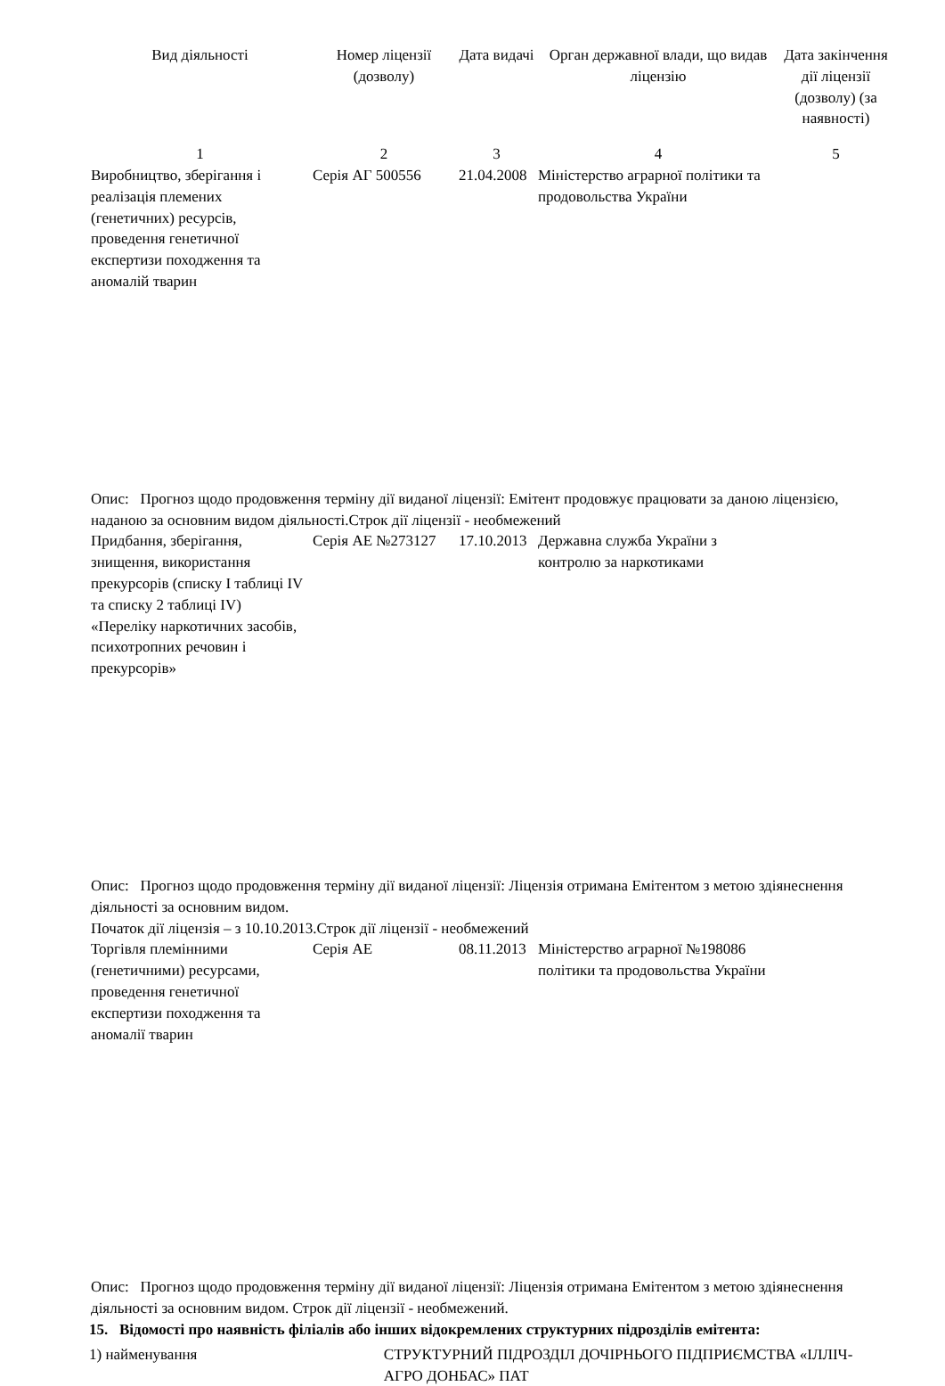| Вид діяльності | Номер ліцензії (дозволу) | Дата видачі | Орган державної влади, що видав ліцензію | Дата закінчення дії ліцензії (дозволу) (за наявності) |
| --- | --- | --- | --- | --- |
| 1 | 2 | 3 | 4 | 5 |
| Виробництво, зберігання і реалізація племених (генетичних) ресурсів, проведення генетичної експертизи походження та аномалій тварин | Серія АГ 500556 | 21.04.2008 | Міністерство аграрної політики та продовольства України | |
| Опис: Прогноз щодо продовження терміну дії виданої ліцензії: Емітент продовжує працювати за даною ліцензією, наданою за основним видом діяльності.Строк дії ліцензії - необмежений | | | | |
| Придбання, зберігання, знищення, використання прекурсорів (списку І таблиці IV та списку 2 таблиці IV) «Переліку наркотичних засобів, психотропних речовин і прекурсорів» | Серія АЕ №273127 | 17.10.2013 | Державна служба України з контролю за наркотиками | |
| Опис: Прогноз щодо продовження терміну дії виданої ліцензії: Ліцензія отримана Емітентом з метою здіянеснення діяльності за основним видом. Початок дії ліцензія – з 10.10.2013.Строк дії ліцензії - необмежений | | | | |
| Торгівля племінними (генетичними) ресурсами, проведення генетичної експертизи походження та аномалії тварин | Серія АЕ | 08.11.2013 | Міністерство аграрної №198086 політики та продовольства України | |
| Опис: Прогноз щодо продовження терміну дії виданої ліцензії: Ліцензія отримана Емітентом з метою здіянеснення діяльності за основним видом. Строк дії ліцензії - необмежений. | | | | |
15. Відомості про наявність філіалів або інших відокремлених структурних підрозділів емітента:
1) найменування СТРУКТУРНИЙ ПІДРОЗДІЛ ДОЧІРНЬОГО ПІДПРИЄМСТВА «ІЛЛІЧ-АГРО ДОНБАС» ПАТ